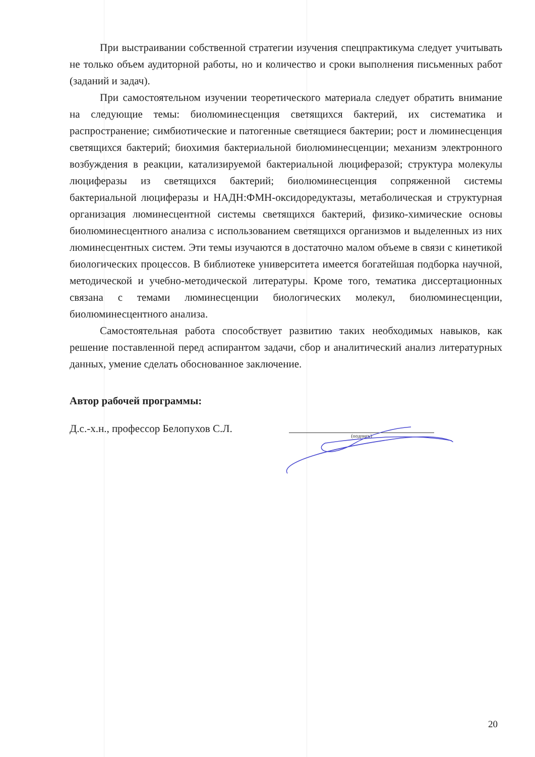При выстраивании собственной стратегии изучения спецпрактикума следует учитывать не только объем аудиторной работы, но и количество и сроки выполнения письменных работ (заданий и задач).
При самостоятельном изучении теоретического материала следует обратить внимание на следующие темы: биолюминесценция светящихся бактерий, их систематика и распространение; симбиотические и патогенные светящиеся бактерии; рост и люминесценция светящихся бактерий; биохимия бактериальной биолюминесценции; механизм электронного возбуждения в реакции, катализируемой бактериальной люциферазой; структура молекулы люциферазы из светящихся бактерий; биолюминесценция сопряженной системы бактериальной люциферазы и НАДН:ФМН-оксидоредуктазы, метаболическая и структурная организация люминесцентной системы светящихся бактерий, физико-химические основы биолюминесцентного анализа с использованием светящихся организмов и выделенных из них люминесцентных систем. Эти темы изучаются в достаточно малом объеме в связи с кинетикой биологических процессов. В библиотеке университета имеется богатейшая подборка научной, методической и учебно-методической литературы. Кроме того, тематика диссертационных связана с темами люминесценции биологических молекул, биолюминесценции, биолюминесцентного анализа.
Самостоятельная работа способствует развитию таких необходимых навыков, как решение поставленной перед аспирантом задачи, сбор и аналитический анализ литературных данных, умение сделать обоснованное заключение.
Автор рабочей программы:
Д.с.-х.н., профессор Белопухов С.Л.
(подпись)
20